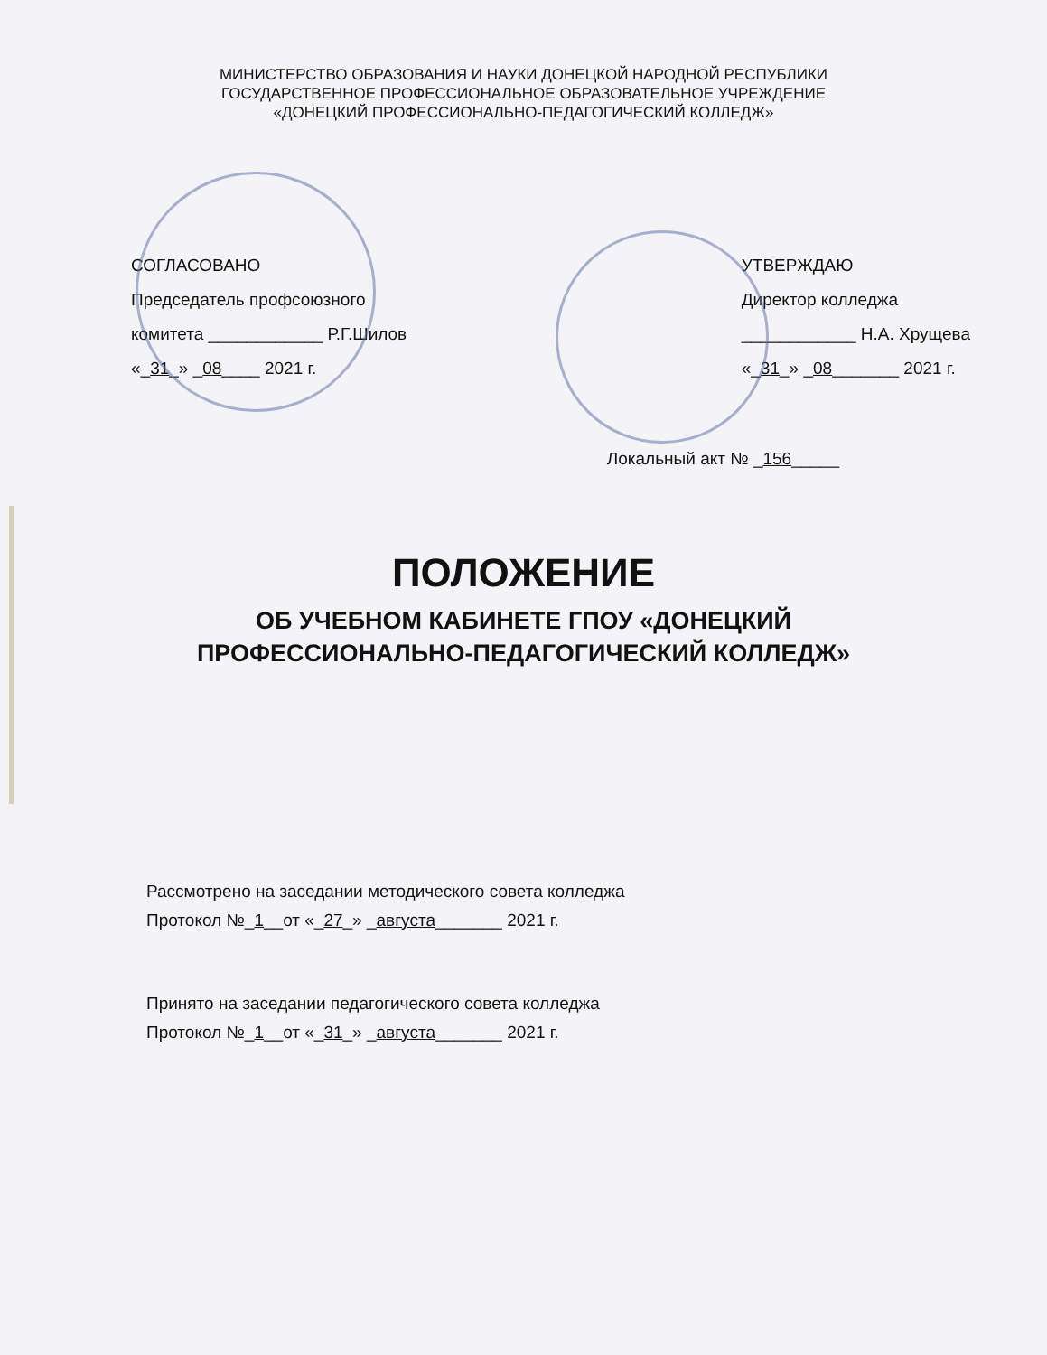МИНИСТЕРСТВО ОБРАЗОВАНИЯ И НАУКИ ДОНЕЦКОЙ НАРОДНОЙ РЕСПУБЛИКИ
ГОСУДАРСТВЕННОЕ ПРОФЕССИОНАЛЬНОЕ ОБРАЗОВАТЕЛЬНОЕ УЧРЕЖДЕНИЕ
«ДОНЕЦКИЙ ПРОФЕССИОНАЛЬНО-ПЕДАГОГИЧЕСКИЙ КОЛЛЕДЖ»
СОГЛАСОВАНО
Председатель профсоюзного
комитета ____________ Р.Г.Шилов
«_31_» _08____ 2021 г.
УТВЕРЖДАЮ
Директор колледжа
____________ Н.А. Хрущева
«_31_» _08_______ 2021 г.
Локальный акт № _156_____
ПОЛОЖЕНИЕ
ОБ УЧЕБНОМ КАБИНЕТЕ ГПОУ «ДОНЕЦКИЙ
ПРОФЕССИОНАЛЬНО-ПЕДАГОГИЧЕСКИЙ КОЛЛЕДЖ»
Рассмотрено на заседании методического совета колледжа
Протокол №_1__от «_27_» _августа_______ 2021 г.
Принято на заседании педагогического совета колледжа
Протокол №_1__от «_31_» _августа_______ 2021 г.